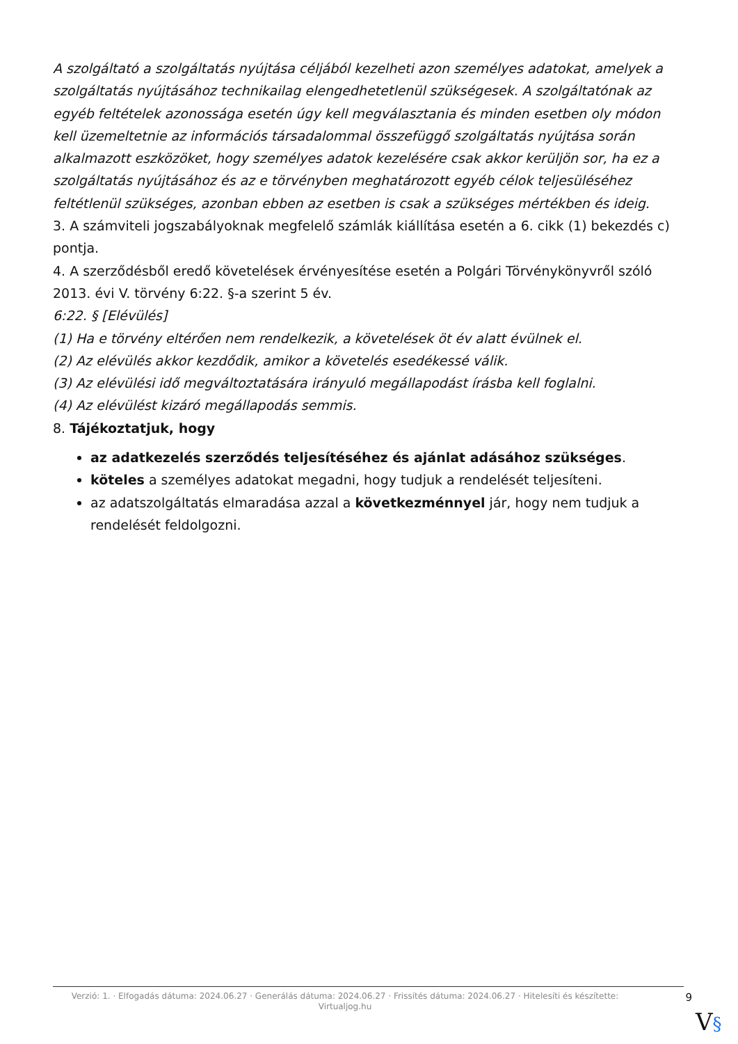A szolgáltató a szolgáltatás nyújtása céljából kezelheti azon személyes adatokat, amelyek a szolgáltatás nyújtásához technikailag elengedhetetlenül szükségesek. A szolgáltatónak az egyéb feltételek azonossága esetén úgy kell megválasztania és minden esetben oly módon kell üzemeltetnie az információs társadalommal összefüggő szolgáltatás nyújtása során alkalmazott eszközöket, hogy személyes adatok kezelésére csak akkor kerüljön sor, ha ez a szolgáltatás nyújtásához és az e törvényben meghatározott egyéb célok teljesüléséhez feltétlenül szükséges, azonban ebben az esetben is csak a szükséges mértékben és ideig.
3. A számviteli jogszabályoknak megfelelő számlák kiállítása esetén a 6. cikk (1) bekezdés c) pontja.
4. A szerződésből eredő követelések érvényesítése esetén a Polgári Törvénykönyvről szóló 2013. évi V. törvény 6:22. §-a szerint 5 év.
6:22. § [Elévülés]
(1) Ha e törvény eltérően nem rendelkezik, a követelések öt év alatt évülnek el.
(2) Az elévülés akkor kezdődik, amikor a követelés esedékessé válik.
(3) Az elévülési idő megváltoztatására irányuló megállapodást írásba kell foglalni.
(4) Az elévülést kizáró megállapodás semmis.
8. Tájékoztatjuk, hogy
az adatkezelés szerződés teljesítéséhez és ajánlat adásához szükséges.
köteles a személyes adatokat megadni, hogy tudjuk a rendelését teljesíteni.
az adatszolgáltatás elmaradása azzal a következménnyel jár, hogy nem tudjuk a rendelését feldolgozni.
Verzió: 1. · Elfogadás dátuma: 2024.06.27 · Generálás dátuma: 2024.06.27 · Frissítés dátuma: 2024.06.27 · Hitelesíti és készítette: Virtualjog.hu
9
V§